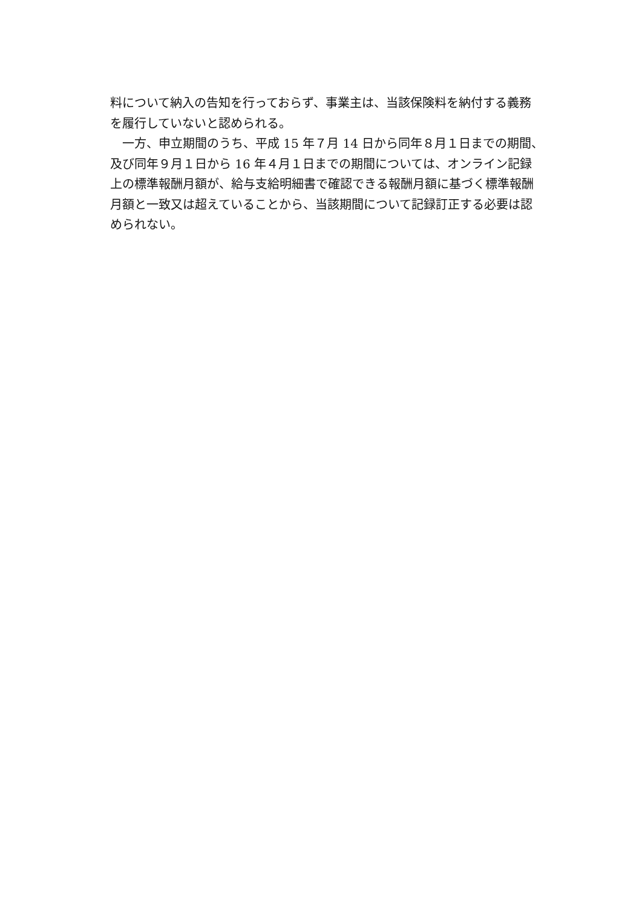料について納入の告知を行っておらず、事業主は、当該保険料を納付する義務
を履行していないと認められる。
　一方、申立期間のうち、平成 15 年７月 14 日から同年８月１日までの期間、
及び同年９月１日から 16 年４月１日までの期間については、オンライン記録
上の標準報酬月額が、給与支給明細書で確認できる報酬月額に基づく標準報酬
月額と一致又は超えていることから、当該期間について記録訂正する必要は認
められない。